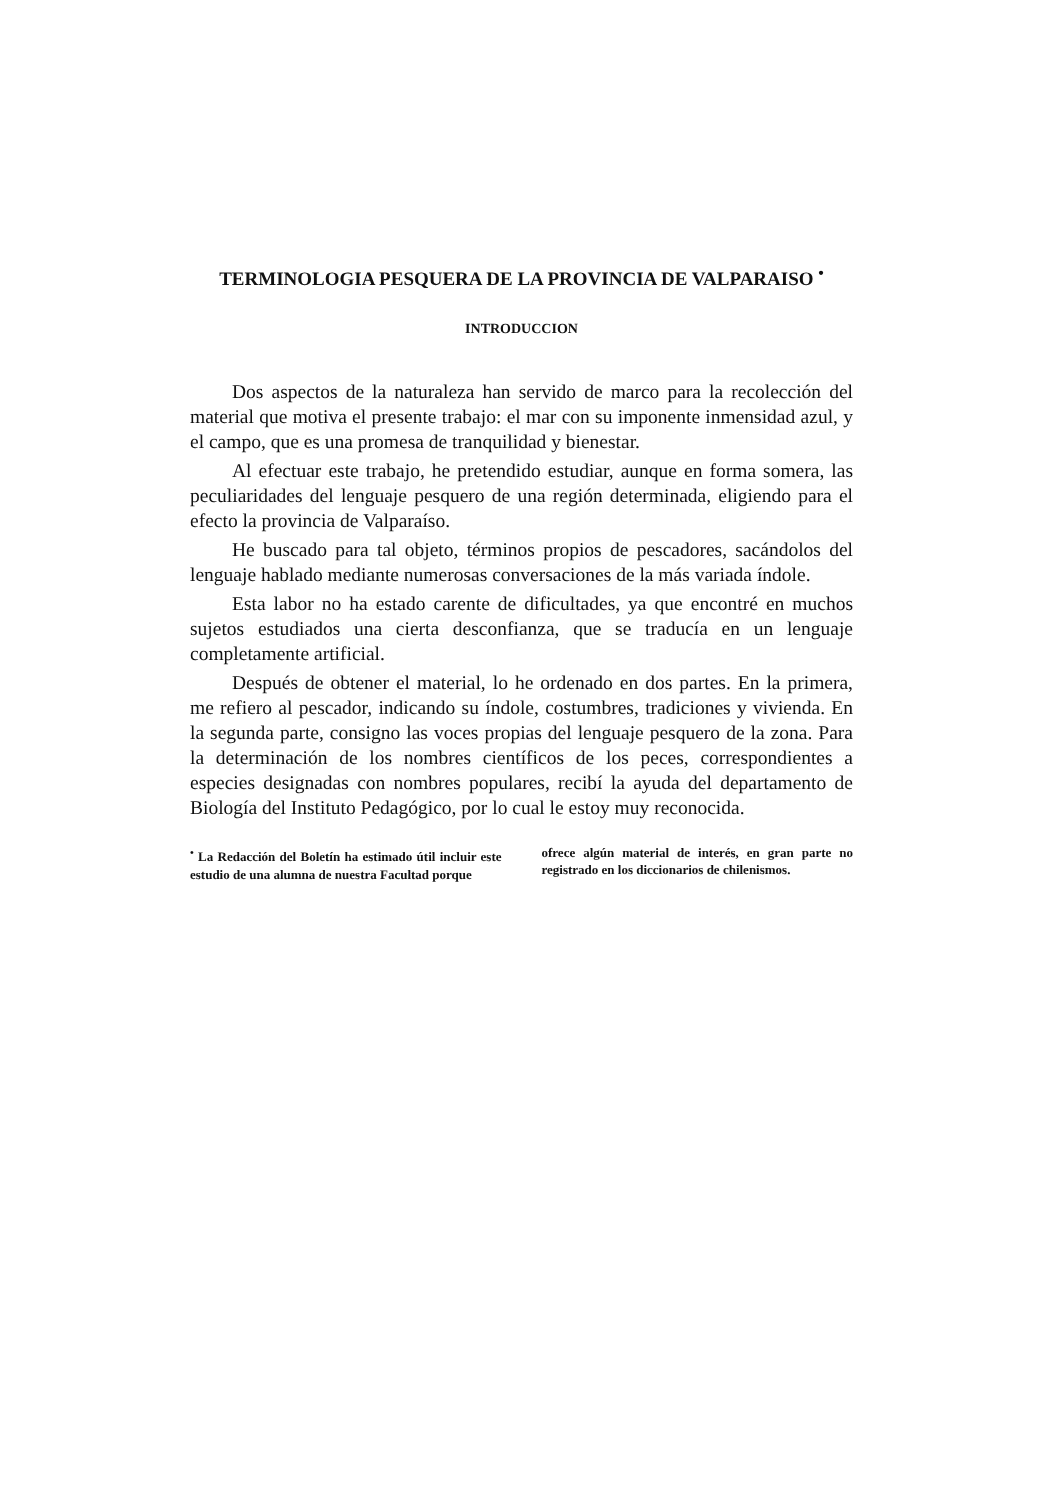TERMINOLOGIA PESQUERA DE LA PROVINCIA DE VALPARAISO <sup>•</sup>
INTRODUCCION
Dos aspectos de la naturaleza han servido de marco para la recolección del material que motiva el presente trabajo: el mar con su imponente inmensidad azul, y el campo, que es una promesa de tranquilidad y bienestar.
Al efectuar este trabajo, he pretendido estudiar, aunque en forma somera, las peculiaridades del lenguaje pesquero de una región determinada, eligiendo para el efecto la provincia de Valparaíso.
He buscado para tal objeto, términos propios de pescadores, sacándolos del lenguaje hablado mediante numerosas conversaciones de la más variada índole.
Esta labor no ha estado carente de dificultades, ya que encontré en muchos sujetos estudiados una cierta desconfianza, que se traducía en un lenguaje completamente artificial.
Después de obtener el material, lo he ordenado en dos partes. En la primera, me refiero al pescador, indicando su índole, costumbres, tradiciones y vivienda. En la segunda parte, consigno las voces propias del lenguaje pesquero de la zona. Para la determinación de los nombres científicos de los peces, correspondientes a especies designadas con nombres populares, recibí la ayuda del departamento de Biología del Instituto Pedagógico, por lo cual le estoy muy reconocida.
<sup>•</sup> La Redacción del Boletín ha estimado útil incluir este estudio de una alumna de nuestra Facultad porque
ofrece algún material de interés, en gran parte no registrado en los diccionarios de chilenismos.